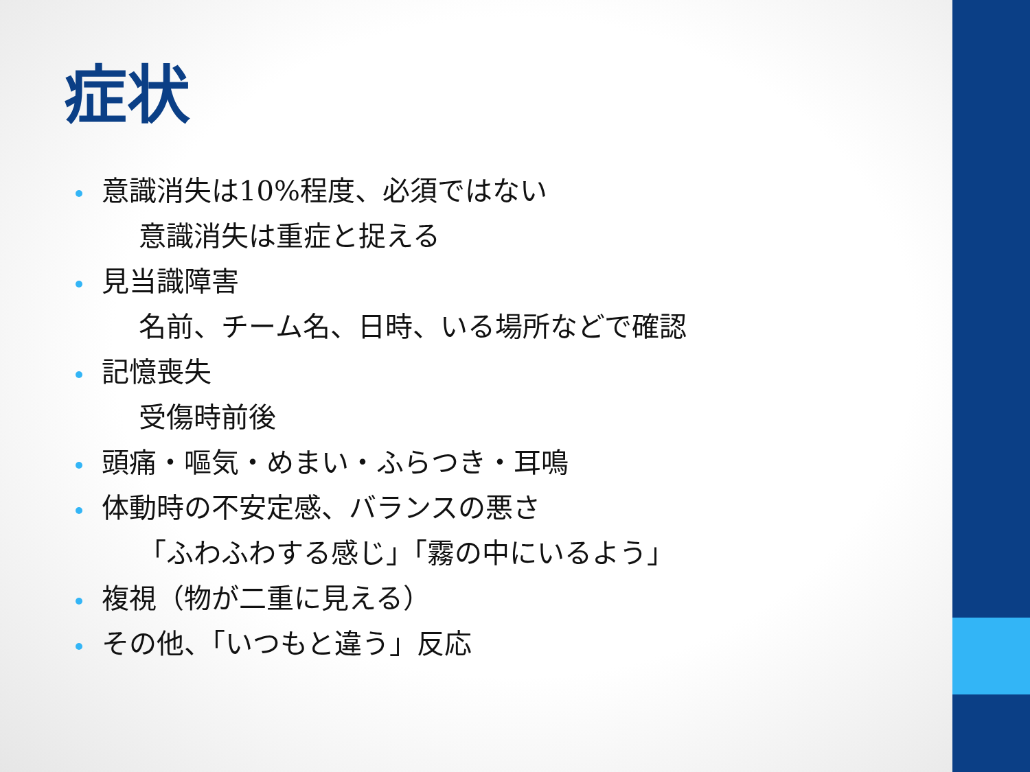症状
意識消失は10%程度、必須ではない
意識消失は重症と捉える
見当識障害
名前、チーム名、日時、いる場所などで確認
記憶喪失
受傷時前後
頭痛・嘔気・めまい・ふらつき・耳鳴
体動時の不安定感、バランスの悪さ
「ふわふわする感じ」「霧の中にいるよう」
複視（物が二重に見える）
その他、「いつもと違う」反応